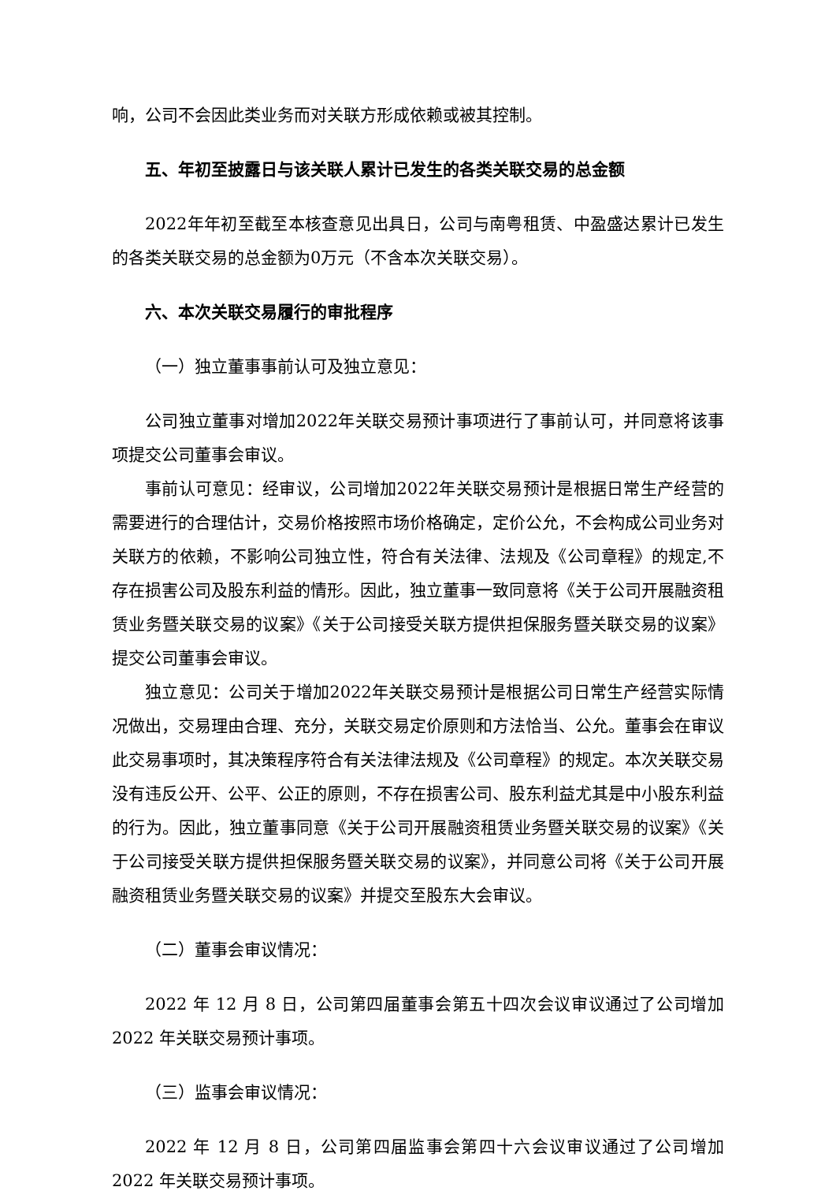响，公司不会因此类业务而对关联方形成依赖或被其控制。
五、年初至披露日与该关联人累计已发生的各类关联交易的总金额
2022年年初至截至本核查意见出具日，公司与南粤租赁、中盈盛达累计已发生的各类关联交易的总金额为0万元（不含本次关联交易）。
六、本次关联交易履行的审批程序
（一）独立董事事前认可及独立意见：
公司独立董事对增加2022年关联交易预计事项进行了事前认可，并同意将该事项提交公司董事会审议。
事前认可意见：经审议，公司增加2022年关联交易预计是根据日常生产经营的需要进行的合理估计，交易价格按照市场价格确定，定价公允，不会构成公司业务对关联方的依赖，不影响公司独立性，符合有关法律、法规及《公司章程》的规定,不存在损害公司及股东利益的情形。因此，独立董事一致同意将《关于公司开展融资租赁业务暨关联交易的议案》《关于公司接受关联方提供担保服务暨关联交易的议案》提交公司董事会审议。
独立意见：公司关于增加2022年关联交易预计是根据公司日常生产经营实际情况做出，交易理由合理、充分，关联交易定价原则和方法恰当、公允。董事会在审议此交易事项时，其决策程序符合有关法律法规及《公司章程》的规定。本次关联交易没有违反公开、公平、公正的原则，不存在损害公司、股东利益尤其是中小股东利益的行为。因此，独立董事同意《关于公司开展融资租赁业务暨关联交易的议案》《关于公司接受关联方提供担保服务暨关联交易的议案》，并同意公司将《关于公司开展融资租赁业务暨关联交易的议案》并提交至股东大会审议。
（二）董事会审议情况：
2022 年 12 月 8 日，公司第四届董事会第五十四次会议审议通过了公司增加 2022 年关联交易预计事项。
（三）监事会审议情况：
2022 年 12 月 8 日，公司第四届监事会第四十六会议审议通过了公司增加 2022 年关联交易预计事项。